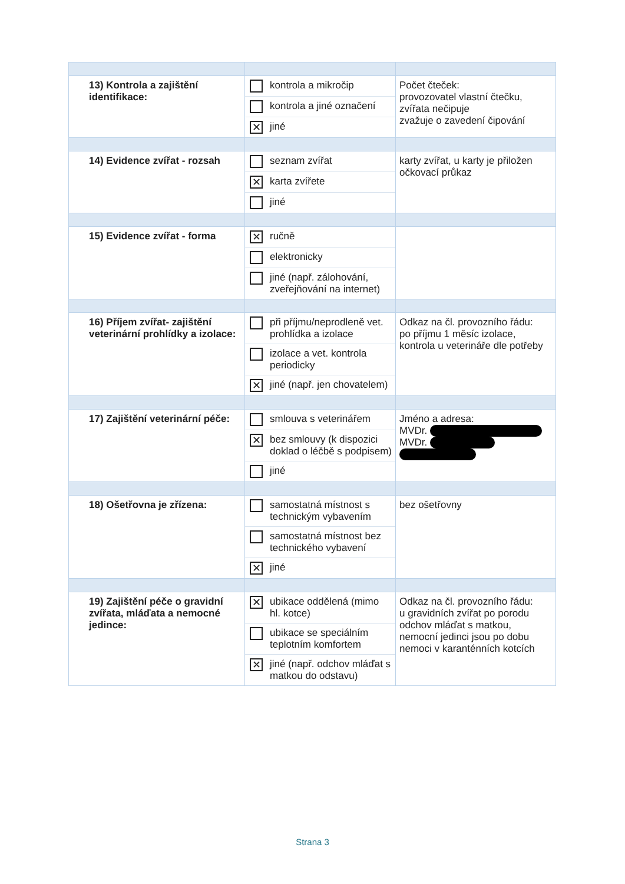| 13) Kontrola a zajištění identifikace: | kontrola a mikročip kontrola a jiné označení ✕ jiné | Počet čteček: provozovatel vlastní čtečku, zvířata nečipuje zvažuje o zavedení čipování |
| 14) Evidence zvířat - rozsah | seznam zvířat ✕ karta zvířete jiné | karty zvířat, u karty je přiložen očkovací průkaz |
| 15) Evidence zvířat - forma | ✕ ručně elektronicky jiné (např. zálohování, zveřejňování na internet) | |
| 16) Příjem zvířat- zajištění veterinární prohlídky a izolace: | při příjmu/neprodleně vet. prohlídka a izolace izolace a vet. kontrola periodicky ✕ jiné (např. jen chovatelem) | Odkaz na čl. provozního řádu: po příjmu 1 měsíc izolace, kontrola u veterináře dle potřeby |
| 17) Zajištění veterinární péče: | smlouva s veterinářem ✕ bez smlouvy (k dispozici doklad o léčbě s podpisem) jiné | Jméno a adresa: MVDr. MVDr. |
| 18) Ošetřovna je zřízena: | samostatná místnost s technickým vybavením samostatná místnost bez technického vybavení ✕ jiné | bez ošetřovny |
| 19) Zajištění péče o gravidní zvířata, mláďata a nemocné jedince: | ✕ ubikace oddělená (mimo hl. kotce) ubikace se speciálním teplotním komfortem ✕ jiné (např. odchov mláďat s matkou do odstavu) | Odkaz na čl. provozního řádu: u gravidních zvířat po porodu odchov mláďat s matkou, nemocní jedinci jsou po dobu nemoci v karanténních kotcích |
Strana 3